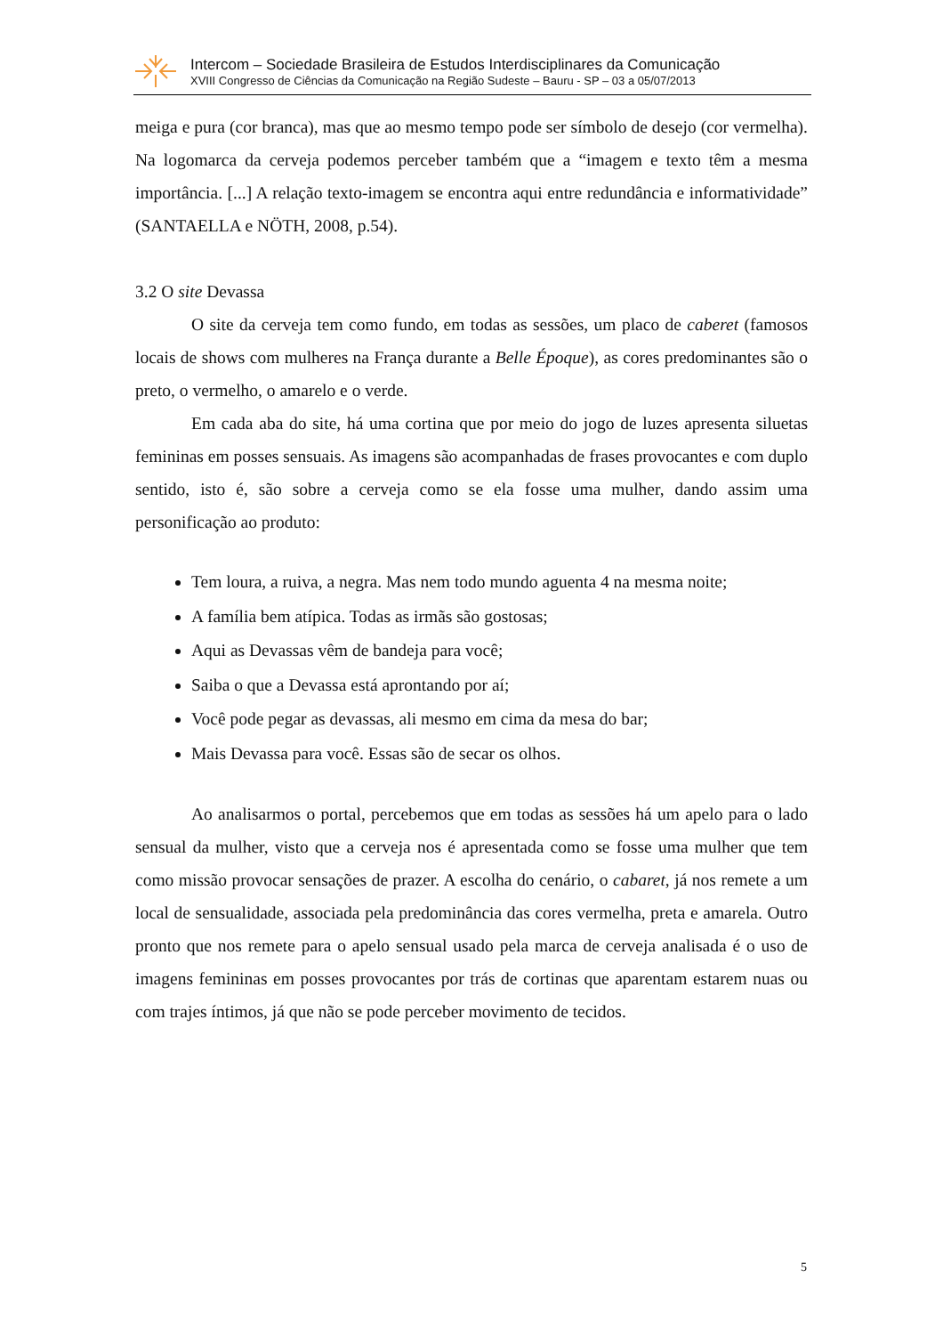Intercom – Sociedade Brasileira de Estudos Interdisciplinares da Comunicação
XVIII Congresso de Ciências da Comunicação na Região Sudeste – Bauru - SP – 03 a 05/07/2013
meiga e pura (cor branca), mas que ao mesmo tempo pode ser símbolo de desejo (cor vermelha). Na logomarca da cerveja podemos perceber também que a “imagem e texto têm a mesma importância. [...] A relação texto-imagem se encontra aqui entre redundância e informatividade” (SANTAELLA e NÖTH, 2008, p.54).
3.2 O site Devassa
O site da cerveja tem como fundo, em todas as sessões, um placo de caberet (famosos locais de shows com mulheres na França durante a Belle Époque), as cores predominantes são o preto, o vermelho, o amarelo e o verde.
Em cada aba do site, há uma cortina que por meio do jogo de luzes apresenta siluetas femininas em posses sensuais. As imagens são acompanhadas de frases provocantes e com duplo sentido, isto é, são sobre a cerveja como se ela fosse uma mulher, dando assim uma personificação ao produto:
Tem loura, a ruiva, a negra. Mas nem todo mundo aguenta 4 na mesma noite;
A família bem atípica. Todas as irmãs são gostosas;
Aqui as Devassas vêm de bandeja para você;
Saiba o que a Devassa está aprontando por aí;
Você pode pegar as devassas, ali mesmo em cima da mesa do bar;
Mais Devassa para você. Essas são de secar os olhos.
Ao analisarmos o portal, percebemos que em todas as sessões há um apelo para o lado sensual da mulher, visto que a cerveja nos é apresentada como se fosse uma mulher que tem como missão provocar sensações de prazer. A escolha do cenário, o cabaret, já nos remete a um local de sensualidade, associada pela predominância das cores vermelha, preta e amarela. Outro pronto que nos remete para o apelo sensual usado pela marca de cerveja analisada é o uso de imagens femininas em posses provocantes por trás de cortinas que aparentam estarem nuas ou com trajes íntimos, já que não se pode perceber movimento de tecidos.
5